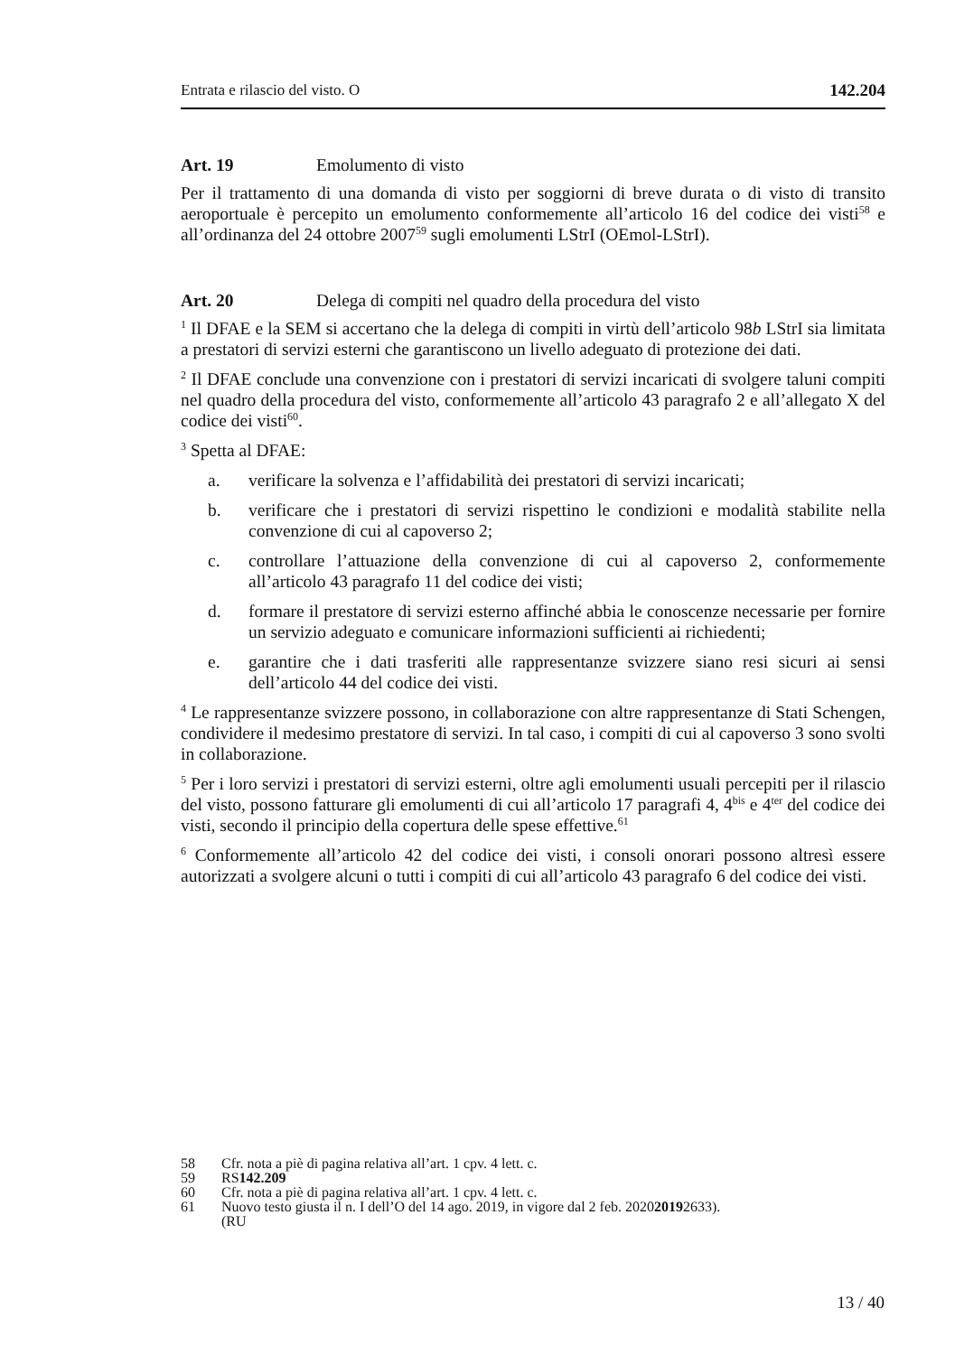Entrata e rilascio del visto. O 142.204
Art. 19 Emolumento di visto
Per il trattamento di una domanda di visto per soggiorni di breve durata o di visto di transito aeroportuale è percepito un emolumento conformemente all’articolo 16 del codice dei visti<sup>58</sup> e all’ordinanza del 24 ottobre 2007<sup>59</sup> sugli emolumenti LStrI (OEmol-LStrI).
Art. 20 Delega di compiti nel quadro della procedura del visto
<sup>1</sup> Il DFAE e la SEM si accertano che la delega di compiti in virtù dell’articolo 98b LStrI sia limitata a prestatori di servizi esterni che garantiscono un livello adeguato di protezione dei dati.
<sup>2</sup> Il DFAE conclude una convenzione con i prestatori di servizi incaricati di svolgere taluni compiti nel quadro della procedura del visto, conformemente all’articolo 43 paragrafo 2 e all’allegato X del codice dei visti<sup>60</sup>.
<sup>3</sup> Spetta al DFAE:
a. verificare la solvenza e l’affidabilità dei prestatori di servizi incaricati;
b. verificare che i prestatori di servizi rispettino le condizioni e modalità stabilite nella convenzione di cui al capoverso 2;
c. controllare l’attuazione della convenzione di cui al capoverso 2, conformemente all’articolo 43 paragrafo 11 del codice dei visti;
d. formare il prestatore di servizi esterno affinché abbia le conoscenze necessarie per fornire un servizio adeguato e comunicare informazioni sufficienti ai richiedenti;
e. garantire che i dati trasferiti alle rappresentanze svizzere siano resi sicuri ai sensi dell’articolo 44 del codice dei visti.
<sup>4</sup> Le rappresentanze svizzere possono, in collaborazione con altre rappresentanze di Stati Schengen, condividere il medesimo prestatore di servizi. In tal caso, i compiti di cui al capoverso 3 sono svolti in collaborazione.
<sup>5</sup> Per i loro servizi i prestatori di servizi esterni, oltre agli emolumenti usuali percepiti per il rilascio del visto, possono fatturare gli emolumenti di cui all’articolo 17 paragrafi 4, 4<sup>bis</sup> e 4<sup>ter</sup> del codice dei visti, secondo il principio della copertura delle spese effettive.<sup>61</sup>
<sup>6</sup> Conformemente all’articolo 42 del codice dei visti, i consoli onorari possono altresì essere autorizzati a svolgere alcuni o tutti i compiti di cui all’articolo 43 paragrafo 6 del codice dei visti.
58 Cfr. nota a piè di pagina relativa all’art. 1 cpv. 4 lett. c.
59 RS 142.209
60 Cfr. nota a piè di pagina relativa all’art. 1 cpv. 4 lett. c.
61 Nuovo testo giusta il n. I dell’O del 14 ago. 2019, in vigore dal 2 feb. 2020
(RU 2019 2633).
13 / 40